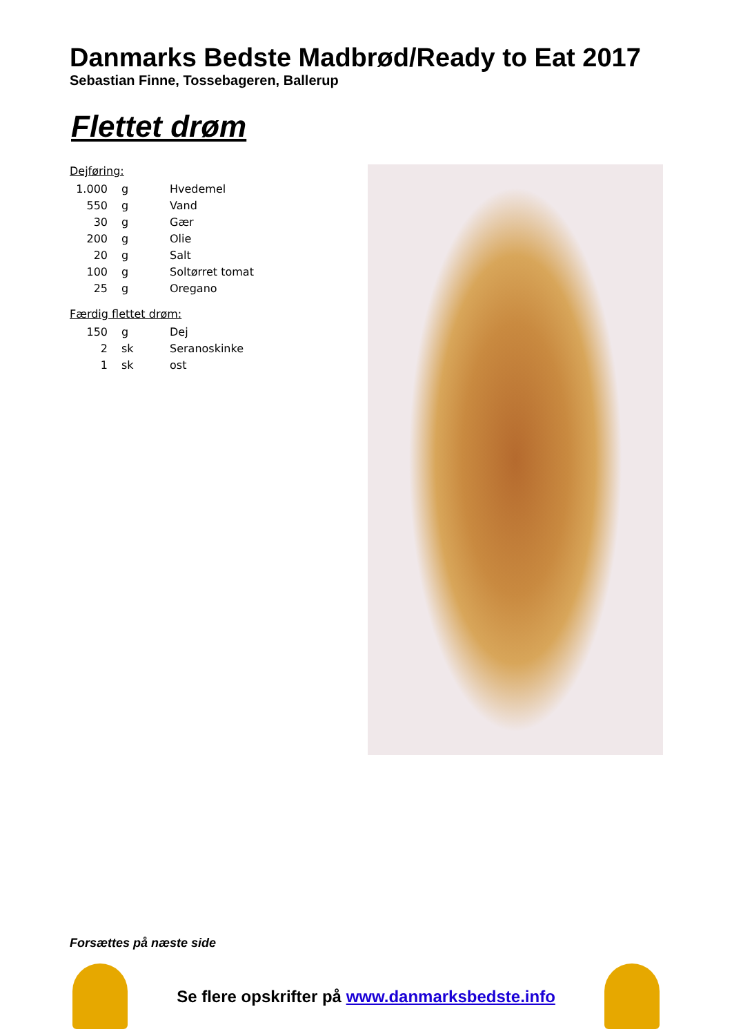Danmarks Bedste Madbrød/Ready to Eat 2017
Sebastian Finne, Tossebageren, Ballerup
Flettet drøm
Dejføring:
| 1.000 | g | Hvedemel |
| 550 | g | Vand |
| 30 | g | Gær |
| 200 | g | Olie |
| 20 | g | Salt |
| 100 | g | Soltørret tomat |
| 25 | g | Oregano |
Færdig flettet drøm:
| 150 | g | Dej |
| 2 | sk | Seranoskinke |
| 1 | sk | ost |
Forsættes på næste side
Se flere opskrifter på www.danmarksbedste.info